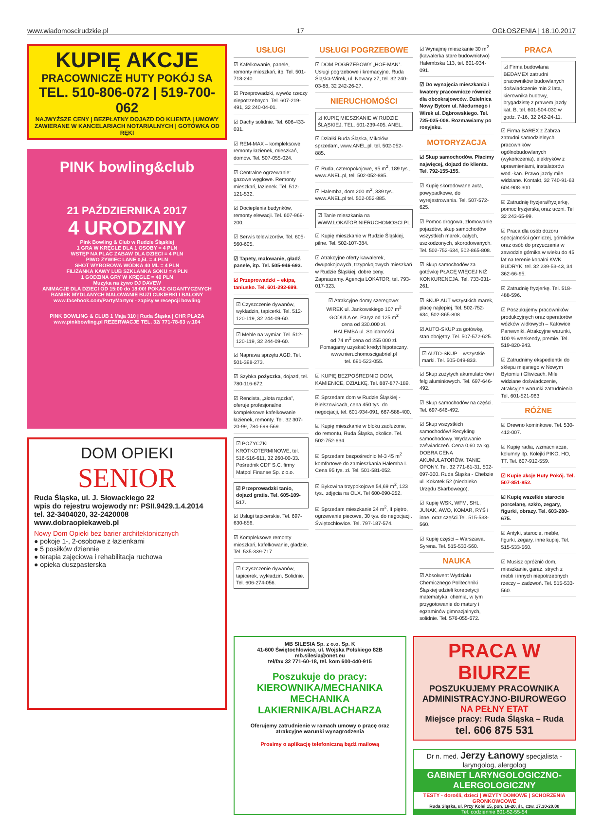www.wiadomoscirudzkie.pl 17 OGŁOSZENIA | 18.10.2017
KUPIĘ AKCJE
PRACOWNICZE HUTY POKÓJ SA
TEL. 510-806-072 | 519-700-062
NAJWYŻSZE CENY | BEZPŁATNY DOJAZD DO KLIENTA | UMOWY ZAWIERANE W KANCELARIACH NOTARIALNYCH | GOTÓWKA OD RĘKI
PINK bowling&club
21 PAŹDZIERNIKA 2017
4 URODZINY
Pink Bowling & Club w Rudzie Śląskiej
1 GRA W KRĘGLE DLA 1 OSOBY = 4 PLN
WSTĘP NA PLAC ZABAW DLA DZIECI = 4 PLN
PIWO ŻYWIEC LANE 0,5L = 4 PLN
SHOT WYBOROWA WÓDKA 40 ML = 4 PLN
FILIŻANKA KAWY LUB SZKLANKA SOKU = 4 PLN
1 GODZINA GRY W KRĘGLE = 40 PLN
Muzyka na żywo DJ DAVEW
ANIMACJE DLA DZIECI OD 15:00 do 18:00! POKAZ GIGANTYCZNYCH BANIEK MYDLANYCH MALOWANIE BUZI CUKIERKI I BALONY www.facebook.com/PartyMartyn/ - zapisy w recepcji bowling
PINK BOWLING & CLUB 1 Maja 310 | Ruda Śląska | CHR PLAZA www.pinkbowling.pl REZERWACJE TEL. 32/ 771-78-63 w.104
DOM OPIEKI
SENIOR
Ruda Śląska, ul. J. Słowackiego 22
wpis do rejestru wojewody nr: PSII.9429.1.4.2014
tel. 32-3404020, 32-2420008
www.dobraopiekaweb.pl
Nowy Dom Opieki bez barier architektonicznych
● pokoje 1-, 2-osobowe z łazienkami
● 5 posiłków dziennie
● terapia zajęciowa i rehabilitacja ruchowa
● opieka duszpasterska
USŁUGI
☑ Kafelkowanie, panele, remonty mieszkań, itp. Tel. 501-718-240.
☑ Przeprowadzki, wywóz rzeczy niepotrzebnych. Tel. 607-219-491, 32 240-04-01.
☑ Dachy solidnie. Tel. 606-433-031.
☑ REM-MAX – kompleksowe remonty łazienek, mieszkań, domów. Tel. 507-055-024.
☑ Centralne ogrzewanie: gazowe węglowe. Remonty mieszkań, łazienek. Tel. 512-121-532.
☑ Docieplenia budynków, remonty elewacji. Tel. 607-969-200.
☑ Serwis telewizorów. Tel. 605-560-605.
☑ Tapety, malowanie, gładź, panele, itp. Tel. 505-946-693.
☑ Przeprowadzki – ekipa, taniusko. Tel. 601-292-699.
☑ Czyszczenie dywanów, wykładzin, tapicerki. Tel. 512-120-119, 32 244-09-60.
☑ Meble na wymiar. Tel. 512-120-119, 32 244-09-60.
☑ Naprawa sprzętu AGD. Tel. 501-398-273.
☑ Szybka pożyczka, dojazd, tel. 780-116-672.
☑ Rencista, „złota rączka”, oferuje profesjonalne, kompleksowe kafelkowanie łazienek, remonty. Tel. 32 307-20-99, 784-699-569.
☑ POŻYCZKI KRÓTKOTERMINOWE, tel. 516-516-611, 32 260-00-33. Pośrednik CDF S.C. firmy Matpol Finanse Sp. z o.o.
☑ Przeprowadzki tanio, dojazd gratis. Tel. 605-109-517.
☑ Usługi tapicerskie. Tel. 697-630-856.
☑ Kompleksowe remonty mieszkań, kafelkowanie, gładzie. Tel. 535-339-717.
☑ Czyszczenie dywanów, tapicerek, wykładzin. Solidnie. Tel. 606-274-056.
USŁUGI POGRZEBOWE
☑ DOM POGRZEBOWY „HOF-MAN”. Usługi pogrzebowe i kremacyjne. Ruda Śląska-Wirek, ul. Nowary 27, tel. 32 240-03-88, 32 242-26-27.
NIERUCHOMOŚCI
☑ KUPIĘ MIESZKANIE W RUDZIE ŚLĄSKIEJ. TEL. 501-239-405. ANEL.
☑ Działki Ruda Śląska, Mikołów sprzedam, www.ANEL.pl, tel. 502-052-885.
☑ Ruda, czteropokojowe, 95 m<sup>2</sup>, 189 tys., www.ANEL.pl, tel. 502-052-885.
☑ Halemba, dom 200 m<sup>2</sup>, 339 tys., www.ANEL.pl tel. 502-052-885.
☑ Tanie mieszkania na WWW.LOKATOR.NIERUCHOMOSCI.PL
☑ Kupię mieszkanie w Rudzie Śląskiej, pilne. Tel. 502-107-384.
☑ Atrakcyjne oferty kawalerek, dwupokojowych, trzypokojowych mieszkań w Rudzie Śląskiej, dobre ceny. Zapraszamy. Agencja LOKATOR, tel. 793-017-323.
☑ Atrakcyjne domy szeregowe:
WIREK ul. Jankowskiego 107 m<sup>2</sup>
GODULA os. Paryż od 125 m<sup>2</sup>
cena od 330.000 zł.
HALEMBA ul. Solidarności
od 74 m<sup>2</sup> cena od 255 000 zł.
Pomagamy uzyskać kredyt hipoteczny.
www.nieruchomoscigabriel.pl
tel. 691-523-055.
☑ KUPIĘ BEZPOŚREDNIO DOM, KAMIENICE, DZIAŁKĘ. Tel. 887-877-189.
☑ Sprzedam dom w Rudzie Śląskiej - Bielszowicach, cena 450 tys. do negocjacji, tel. 601-934-091, 667-588-400.
☑ Kupię mieszkanie w bloku zadłużone, do remontu, Ruda Śląska, okolice. Tel. 502-752-634.
☑ Sprzedam bezpośrednio M-3 45 m<sup>2</sup> komfortowe do zamieszkania Halemba I. Cena 95 tys. zł. Tel. 501-581-052.
☑ Bykowina trzypokojowe 54,69 m<sup>2</sup>, 123 tys., zdjęcia na OLX. Tel 600-090-252.
☑ Sprzedam mieszkanie 24 m<sup>2</sup>, II piętro, ogrzewanie piecowe, 30 tys. do negocjacji. Świętochłowice. Tel. 797-187-574.
☑ Wynajmę mieszkanie 30 m<sup>2</sup> (kawalerka stare budownictwo) Halembska 113, tel. 601-934-091.
☑ Do wynajęcia mieszkania i kwatery pracownicze również dla obcokrajowców. Dzielnica Nowy Bytom ul. Niedurnego i Wirek ul. Dąbrowskiego. Tel. 725-025-008. Rozmawiamy po rosyjsku.
MOTORYZACJA
☑ Skup samochodów. Płacimy najwięcej, dojazd do klienta. Tel. 792-155-155.
☑ Kupię skorodowane auta, powypadkowe, do wyrejestrowania. Tel. 507-572-625.
☑ Pomoc drogowa, złomowanie pojazdów, skup samochodów wszystkich marek, całych, uszkodzonych, skorodowanych. Tel. 502-752-634, 502-865-808.
☑ Skup samochodów za gotówkę PŁACĘ WIĘCEJ NIŻ KONKURENCJA. Tel. 733-031-261.
☑ SKUP AUT wszystkich marek, płacę najlepiej. Tel. 502-752-634, 502-865-808.
☑ AUTO-SKUP za gotówkę, stan obojętny. Tel. 507-572-625.
☑ AUTO-SKUP – wszystkie marki. Tel. 505-049-833.
☑ Skup zużytych akumulatorów i felg aluminiowych. Tel. 697-646-492.
☑ Skup samochodów na części. Tel. 697-646-492.
☑ Skup wszystkich samochodów! Recykling samochodowy. Wydawanie zaświadczeń. Cena 0,60 za kg. DOBRA CENA AKUMULATORÓW. TANIE OPONY. Tel. 32 771-61-31, 502-097-300. Ruda Śląska - Chebzie ul. Kokotek 52 (niedaleko Urzędu Skarbowego).
☑ Kupię WSK, WFM, SHL, JUNAK, AWO, KOMAR, RYŚ i inne, oraz części.Tel. 515-533-560.
☑ Kupię części – Warszawa, Syrena. Tel. 515-533-560.
NAUKA
☑ Absolwent Wydziału Chemicznego Politechniki Śląskiej udzieli korepetycji matematyka, chemia, w tym przygotowanie do matury i egzaminów gimnazjalnych, solidnie. Tel. 576-055-672.
PRACA
☑ Firma budowlana BEDAMEX zatrudni pracowników budowlanych doświadczenie min 2 lata, kierownika budowy, brygadzistę z prawem jazdy kat. B, tel. 601-504-030 w godz. 7-16, 32 242-24-11.
☑ Firma BAREX z Zabrza zatrudni samodzielnych pracowników ogólnobudowlanych (wykończenia), elektryków z uprawnieniami, instalatorów wod.-kan. Prawo jazdy mile widziane. Kontakt, 32 740-91-63, 604-908-300.
☑ Zatrudnię fryzjera/fryzjerkę, pomoc fryzjerską oraz uczni. Tel 32 243-65-99.
☑ Praca dla osób dozoru specjalności górniczej, górników oraz osób do przyuczenia w zawodzie górnika w wieku do 45 lat na terenie kopalni KWK BUDRYK, tel. 32 239-53-43, 34 362-66-95.
☑ Zatrudnię fryzjerkę. Tel. 518-488-596.
☑ Poszukujemy pracowników produkcyjnych oraz operatorów wózków widłowych – Katowice Panewniki. Atrakcyjne warunki, 100 % weekendy, premie. Tel. 519-820-943.
☑ Zatrudnimy ekspedientki do sklepu mięsnego w Nowym Bytomiu i Gliwicach. Mile widziane doświadczenie, atrakcyjne warunki zatrudnienia. Tel. 601-521-963
RÓŻNE
☑ Drewno kominkowe. Tel. 530-412-007.
☑ Kupię radia, wzmacniacze, kolumny itp. Kolejki PIKO, HO, TT. Tel. 607-912-559.
☑ Kupię akcje Huty Pokój. Tel. 507-851-852.
☑ Kupię wszelkie starocie porcelanę, szkło, zegary, figurki, obrazy. Tel. 603-280-675.
☑ Antyki, starocie, meble, figurki, zegary, inne kupię. Tel. 515-533-560.
☑ Musisz opróżnić dom, mieszkanie, garaż, strych z mebli i innych niepotrzebnych rzeczy – zadzwoń. Tel. 515-533-560.
MB SILESIA Sp. z o.o. Sp. K
41-600 Świętochłowice, ul. Wojska Polskiego 82B
mb.silesia@onet.eu
tel/fax 32 771-60-18, tel. kom 600-440-915
Poszukuje do pracy:
KIEROWNIKA/MECHANIKA
MECHANIKA
LAKIERNIKA/BLACHARZA
Oferujemy zatrudnienie w ramach umowy o pracę oraz atrakcyjne warunki wynagrodzenia
Prosimy o aplikację telefoniczną bądź mailową
PRACA W BIURZE
POSZUKUJEMY PRACOWNIKA
ADMINISTRACYJNO-BIUROWEGO
NA PEŁNY ETAT
Miejsce pracy: Ruda Śląska – Ruda
tel. 606 875 531
Dr n. med. Jerzy Łanowy specjalista - laryngolog, alergolog
GABINET LARYNGOLOGICZNO-ALERGOLOGICZNY
TESTY - dorośli, dzieci | WIZYTY DOMOWE | SCHORZENIA GRONKOWCOWE
Ruda Śląska, ul. Przy Kolei 15, pon. 18-20, śr., czw. 17.30-20.00
Tel. codziennie 601-52-55-54